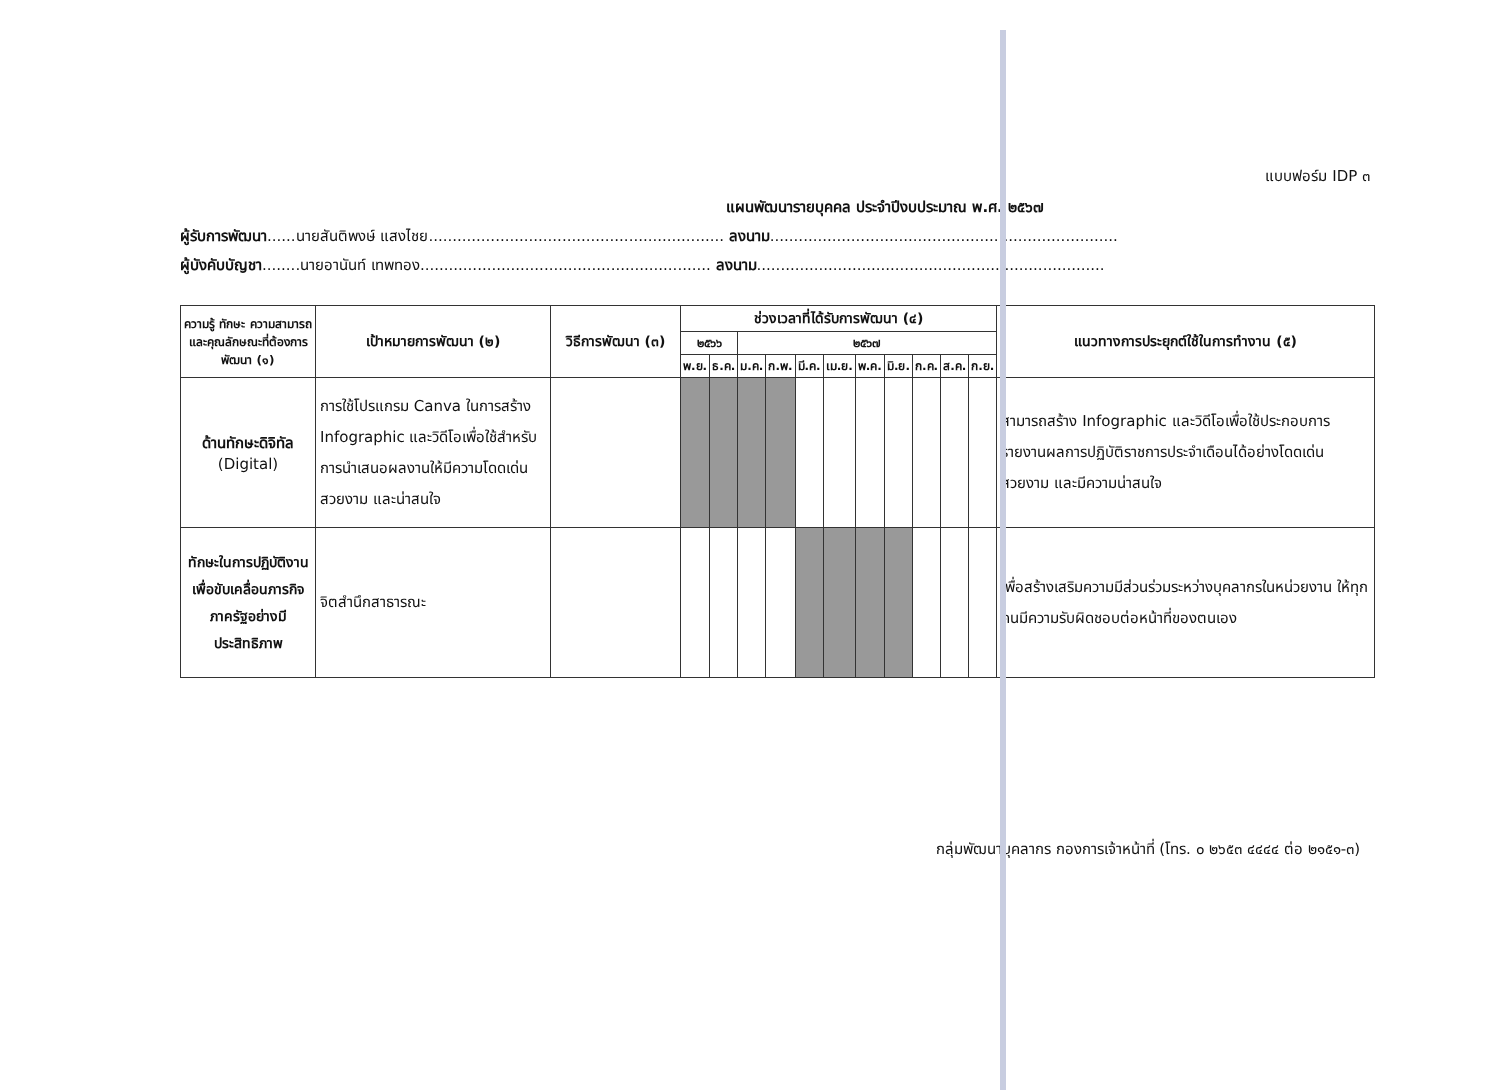แบบฟอร์ม IDP ๓
แผนพัฒนารายบุคคล ประจำปีงบประมาณ พ.ศ. ๒๕๖๗
ผู้รับการพัฒนา......นายสันติพงษ์ แสงไชย.............................................................. ลงนาม.........................................................................
ผู้บังคับบัญชา........นายอานันท์ เทพทอง............................................................. ลงนาม.........................................................................
| ความรู้ ทักษะ ความสามารถ และคุณลักษณะที่ต้องการพัฒนา (๑) | เป้าหมายการพัฒนา (๒) | วิธีการพัฒนา (๓) | ช่วงเวลาที่ได้รับการพัฒนา (๔) | | | | | | | | | | | แนวทางการประยุกต์ใช้ในการทำงาน (๕) |
| --- | --- | --- | --- | --- | --- | --- | --- | --- | --- | --- | --- | --- | --- | --- |
| | | | ๒๕๖๖ | | ๒๕๖๗ | | | | | | | | | |
| | | | พ.ย. | ธ.ค. | ม.ค. | ก.พ. | มี.ค. | เม.ย. | พ.ค. | มิ.ย. | ก.ค. | ส.ค. | ก.ย. | |
| ด้านทักษะดิจิทัล (Digital) | การใช้โปรแกรม Canva ในการสร้าง Infographic และวิดีโอเพื่อใช้สำหรับการนำเสนอผลงานให้มีความโดดเด่น สวยงาม และน่าสนใจ | | | | | | | | | | | | | สามารถสร้าง Infographic และวิดีโอเพื่อใช้ประกอบการรายงานผลการปฏิบัติราชการประจำเดือนได้อย่างโดดเด่น สวยงาม และมีความน่าสนใจ |
| ทักษะในการปฏิบัติงานเพื่อขับเคลื่อนภารกิจภาครัฐอย่างมีประสิทธิภาพ | จิตสำนึกสาธารณะ | | | | | | | | | | | | | เพื่อสร้างเสริมความมีส่วนร่วมระหว่างบุคลากรในหน่วยงาน ให้ทุกคนมีความรับผิดชอบต่อหน้าที่ของตนเอง |
กลุ่มพัฒนาบุคลากร กองการเจ้าหน้าที่ (โทร. ๐ ๒๖๕๓ ๔๔๔๔ ต่อ ๒๑๕๑-๓)